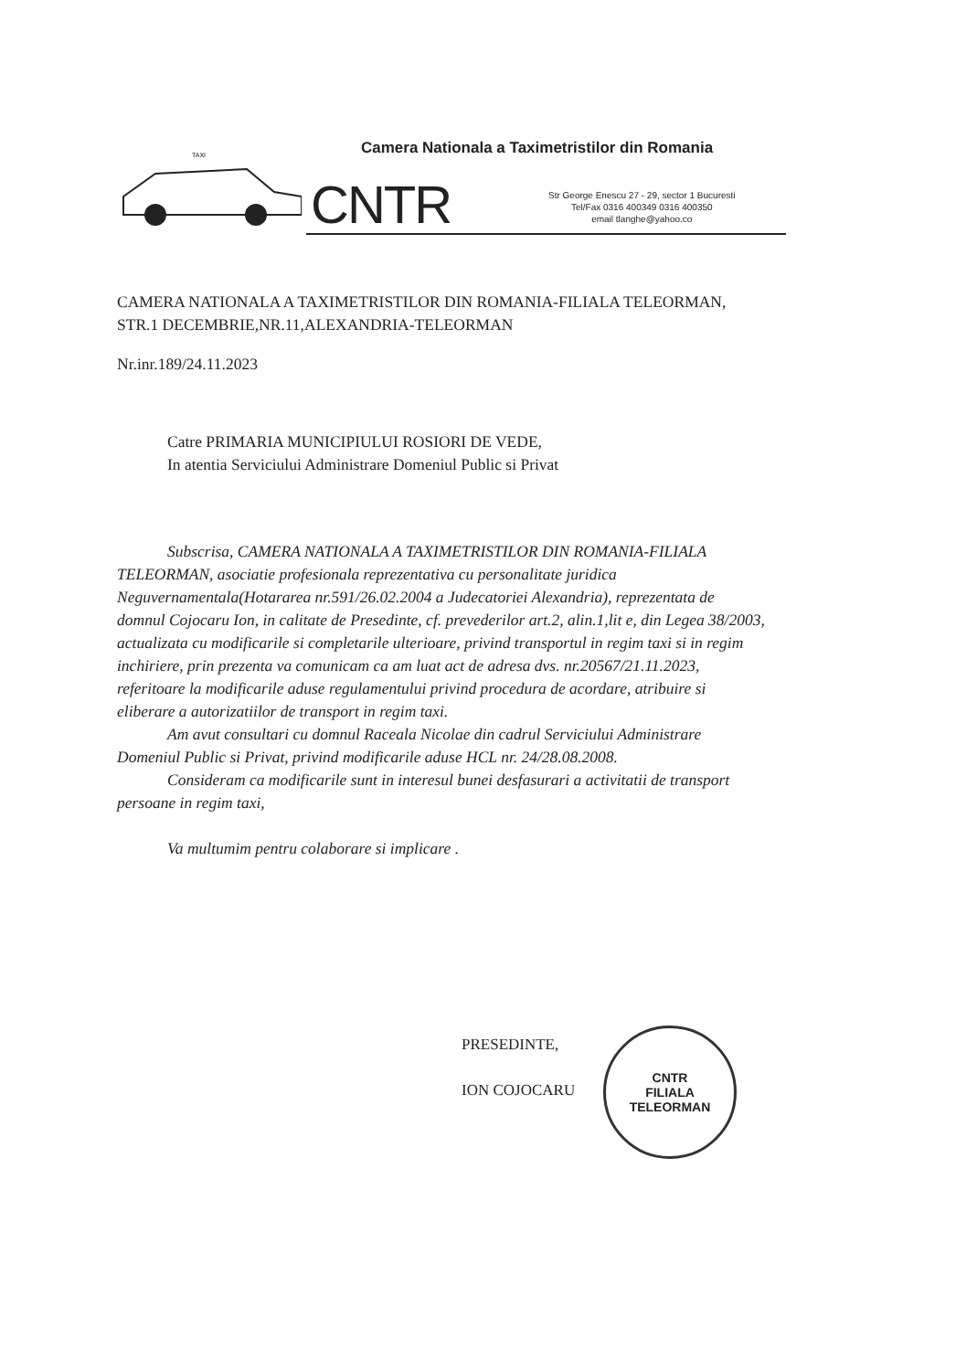Camera Nationala a Taximetristilor din Romania
TAXI
CNTR
Str George Enescu 27 - 29, sector 1 Bucuresti
Tel/Fax 0316 400349 0316 400350
email tlanghe@yahoo.co
CAMERA NATIONALA A TAXIMETRISTILOR DIN ROMANIA-FILIALA TELEORMAN,
STR.1 DECEMBRIE,NR.11,ALEXANDRIA-TELEORMAN
Nr.inr.189/24.11.2023
Catre PRIMARIA MUNICIPIULUI ROSIORI DE VEDE,
In atentia Serviciului Administrare Domeniul Public si Privat
Subscrisa, CAMERA NATIONALA A TAXIMETRISTILOR DIN ROMANIA-FILIALA TELEORMAN, asociatie profesionala reprezentativa cu personalitate juridica Neguvernamentala(Hotararea nr.591/26.02.2004 a Judecatoriei Alexandria), reprezentata de domnul Cojocaru Ion, in calitate de Presedinte, cf. prevederilor art.2, alin.1,lit e, din Legea 38/2003, actualizata cu modificarile si completarile ulterioare, privind transportul in regim taxi si in regim inchiriere, prin prezenta va comunicam ca am luat act de adresa dvs. nr.20567/21.11.2023, referitoare la modificarile aduse regulamentului privind procedura de acordare, atribuire si eliberare a autorizatiilor de transport in regim taxi.
Am avut consultari cu domnul Raceala Nicolae din cadrul Serviciului Administrare Domeniul Public si Privat, privind modificarile aduse HCL nr. 24/28.08.2008.
Consideram ca modificarile sunt in interesul bunei desfasurari a activitatii de transport persoane in regim taxi,
Va multumim pentru colaborare si implicare .
PRESEDINTE,
ION COJOCARU
CNTR
FILIALA
TELEORMAN